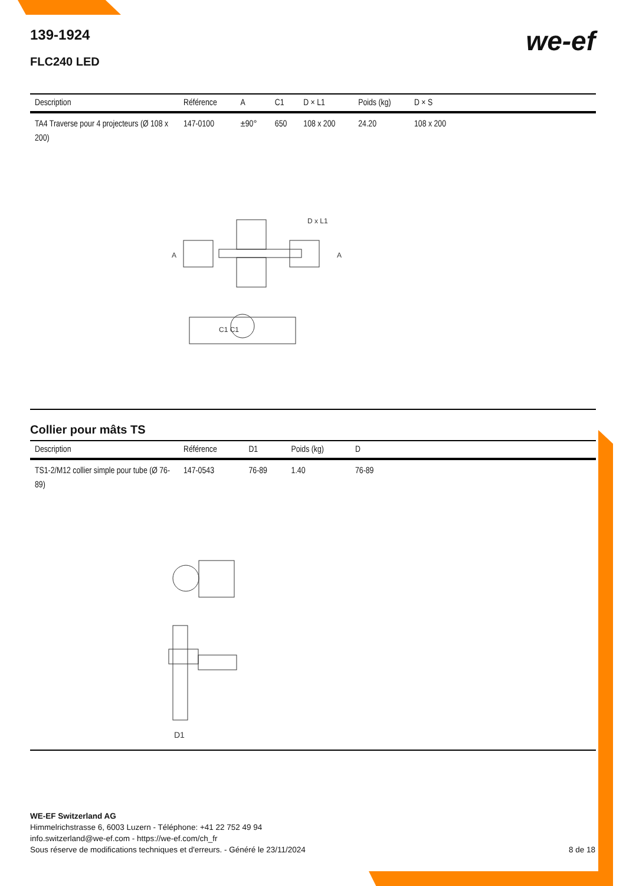we-ef
139-1924
FLC240 LED
| Description | Référence | A | C1 | D × L1 | Poids (kg) | D × S |
| --- | --- | --- | --- | --- | --- | --- |
| TA4 Traverse pour 4 projecteurs (Ø 108 x 200) | 147-0100 | ±90° | 650 | 108 x 200 | 24.20 | 108 x 200 |
A
A
D x L1
C1 C1
Collier pour mâts TS
| Description | Référence | D1 | Poids (kg) | D |
| --- | --- | --- | --- | --- |
| TS1-2/M12 collier simple pour tube (Ø 76-89) | 147-0543 | 76-89 | 1.40 | 76-89 |
D1
WE-EF Switzerland AG
Himmelrichstrasse 6, 6003 Luzern - Téléphone: +41 22 752 49 94
info.switzerland@we-ef.com - https://we-ef.com/ch_fr
Sous réserve de modifications techniques et d'erreurs. - Généré le 23/11/2024 8 de 18